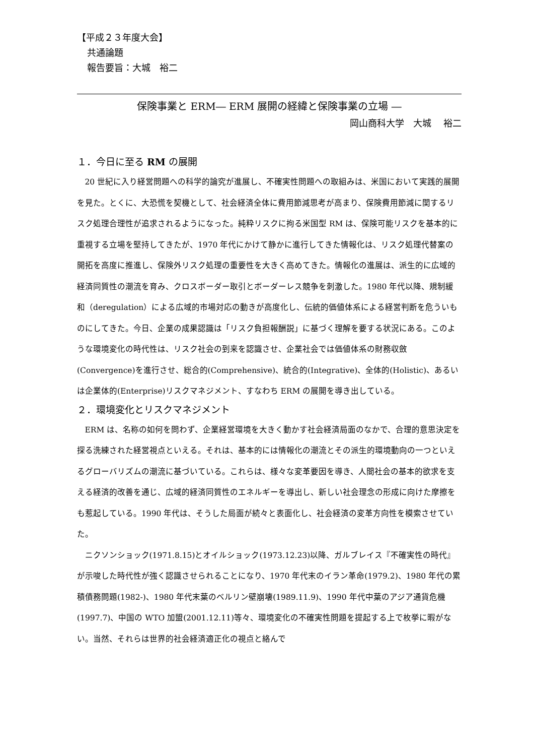【平成２３年度大会】
共通論題
報告要旨：大城　裕二
保険事業と ERM― ERM 展開の経緯と保険事業の立場 ―
岡山商科大学　大城　 裕二
１．今日に至る RM の展開
20 世紀に入り経営問題への科学的論究が進展し、不確実性問題への取組みは、米国において実践的展開を見た。とくに、大恐慌を契機として、社会経済全体に費用節減思考が高まり、保険費用節減に関するリスク処理合理性が追求されるようになった。純粋リスクに拘る米国型 RM は、保険可能リスクを基本的に重視する立場を堅持してきたが、1970 年代にかけて静かに進行してきた情報化は、リスク処理代替案の開拓を高度に推進し、保険外リスク処理の重要性を大きく高めてきた。情報化の進展は、派生的に広域的経済同質性の潮流を育み、クロスボーダー取引とボーダーレス競争を刺激した。1980 年代以降、規制緩和（deregulation）による広域的市場対応の動きが高度化し、伝統的価値体系による経営判断を危ういものにしてきた。今日、企業の成果認識は「リスク負担報酬説」に基づく理解を要する状況にある。このような環境変化の時代性は、リスク社会の到来を認識させ、企業社会では価値体系の財務収斂(Convergence)を進行させ、総合的(Comprehensive)、統合的(Integrative)、全体的(Holistic)、あるいは企業体的(Enterprise)リスクマネジメント、すなわち ERM の展開を導き出している。
２．環境変化とリスクマネジメント
ERM は、名称の如何を問わず、企業経営環境を大きく動かす社会経済局面のなかで、合理的意思決定を探る洗練された経営視点といえる。それは、基本的には情報化の潮流とその派生的環境動向の一つといえるグローバリズムの潮流に基づいている。これらは、様々な変革要因を導き、人間社会の基本的欲求を支える経済的改善を通じ、広域的経済同質性のエネルギーを導出し、新しい社会理念の形成に向けた摩擦をも惹起している。1990 年代は、そうした局面が続々と表面化し、社会経済の変革方向性を模索させていた。
ニクソンショック(1971.8.15)とオイルショック(1973.12.23)以降、ガルブレイス『不確実性の時代』が示唆した時代性が強く認識させられることになり、1970 年代末のイラン革命(1979.2)、1980 年代の累積債務問題(1982-)、1980 年代末葉のベルリン壁崩壊(1989.11.9)、1990 年代中葉のアジア通貨危機(1997.7)、中国の WTO 加盟(2001.12.11)等々、環境変化の不確実性問題を提起する上で枚挙に暇がない。当然、それらは世界的社会経済適正化の視点と絡んで